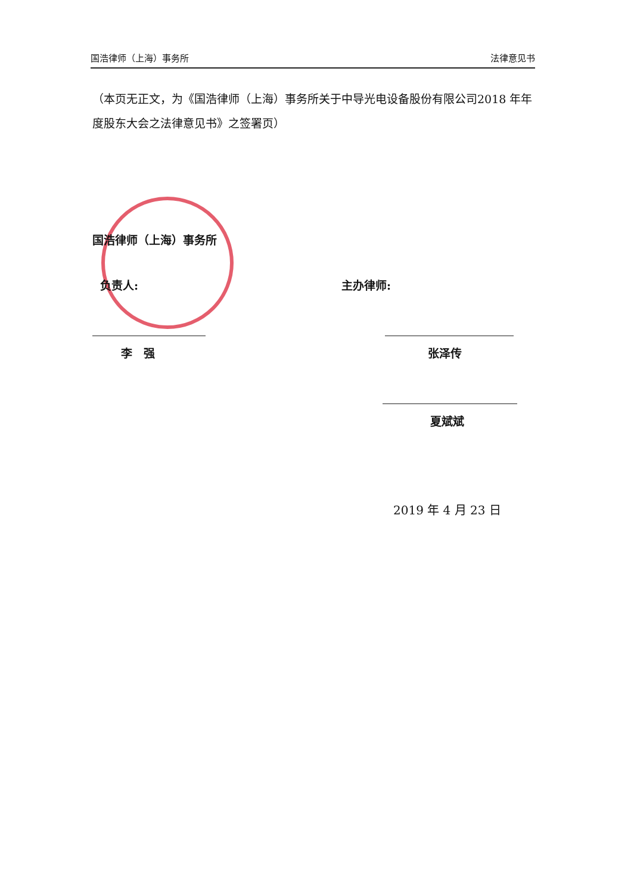国浩律师（上海）事务所 法律意见书
（本页无正文，为《国浩律师（上海）事务所关于中导光电设备股份有限公司2018 年年度股东大会之法律意见书》之签署页）
国浩律师（上海）事务所
负责人: 主办律师:
李　强 张泽传
夏斌斌
2019 年 4 月 23 日